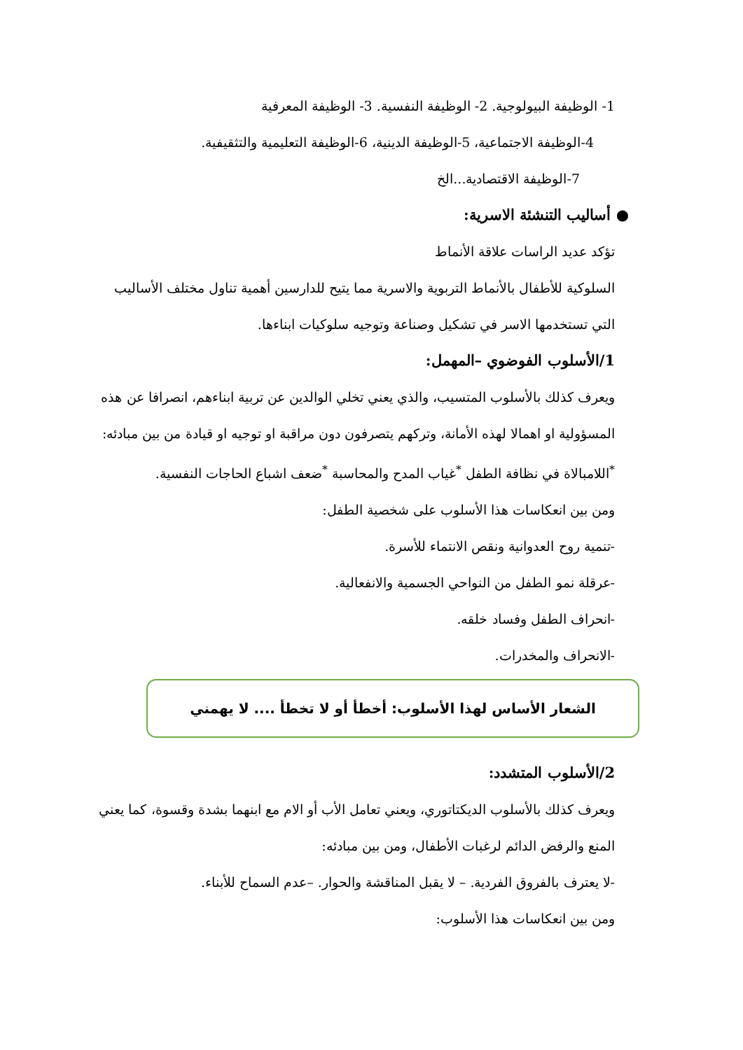1- الوظيفة البيولوجية. 2- الوظيفة النفسية. 3- الوظيفة المعرفية
4-الوظيفة الاجتماعية، 5-الوظيفة الدينية، 6-الوظيفة التعليمية والتثقيفية.
7-الوظيفة الاقتصادية...الخ
● أساليب التنشئة الاسرية:
تؤكد عديد الراسات علاقة الأنماط
السلوكية للأطفال بالأنماط التربوية والاسرية مما يتيح للدارسين أهمية تناول مختلف الأساليب التي تستخدمها الاسر في تشكيل وصناعة وتوجيه سلوكيات ابناءها.
1/الأسلوب الفوضوي –المهمل:
ويعرف كذلك بالأسلوب المتسيب، والذي يعني تخلي الوالدين عن تربية ابناءهم، انصرافا عن هذه المسؤولية او اهمالا لهذه الأمانة، وتركهم يتصرفون دون مراقبة او توجيه او قيادة من بين مبادئه:
<sup>*</sup> اللامبالاة في نظافة الطفل <sup>*</sup>غياب المدح والمحاسبة <sup>*</sup>ضعف اشباع الحاجات النفسية.
ومن بين انعكاسات هذا الأسلوب على شخصية الطفل:
-تنمية روح العدوانية ونقص الانتماء للأسرة.
-عرقلة نمو الطفل من النواحي الجسمية والانفعالية.
-انحراف الطفل وفساد خلقه.
-الانحراف والمخدرات.
الشعار الأساس لهذا الأسلوب: أخطأ أو لا تخطأ .... لا يهمني
2/الأسلوب المتشدد:
ويعرف كذلك بالأسلوب الديكتاتوري، ويعني تعامل الأب أو الام مع ابنهما بشدة وقسوة، كما يعني المنع والرفض الدائم لرغبات الأطفال، ومن بين مبادئه:
-لا يعترف بالفروق الفردية. – لا يقبل المناقشة والحوار. –عدم السماح للأبناء.
ومن بين انعكاسات هذا الأسلوب: